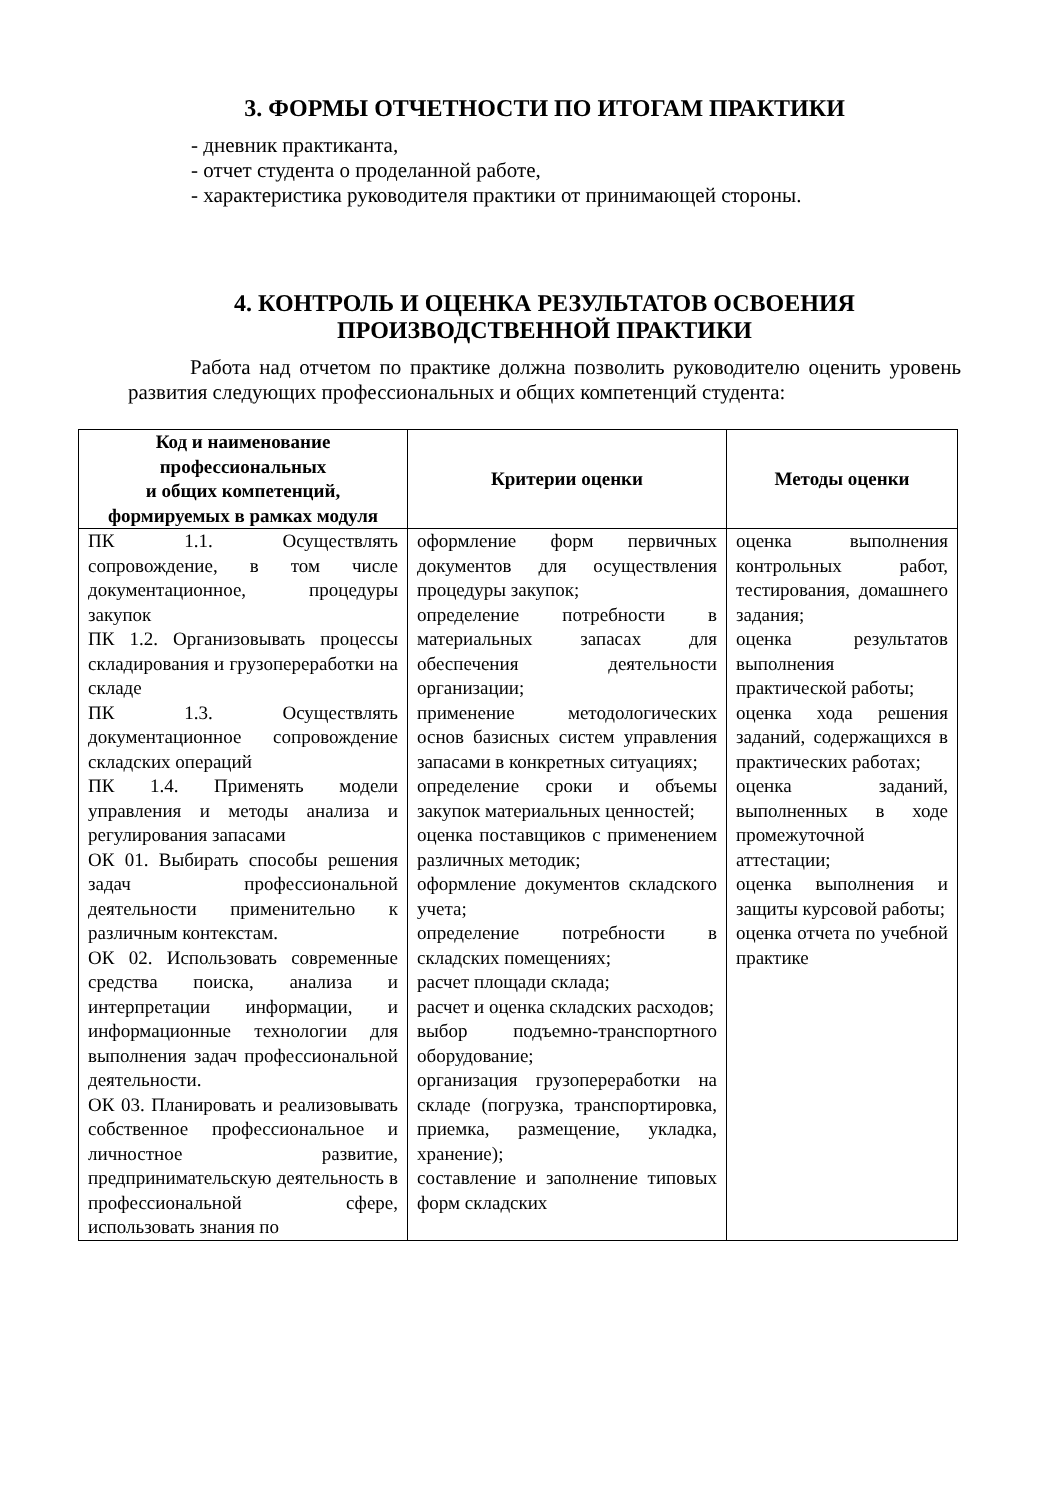3. ФОРМЫ ОТЧЕТНОСТИ ПО ИТОГАМ ПРАКТИКИ
- дневник практиканта,
- отчет студента о проделанной работе,
- характеристика руководителя практики от принимающей стороны.
4. КОНТРОЛЬ И ОЦЕНКА РЕЗУЛЬТАТОВ ОСВОЕНИЯ
ПРОИЗВОДСТВЕННОЙ ПРАКТИКИ
Работа над отчетом по практике должна позволить руководителю оценить уровень развития следующих профессиональных и общих компетенций студента:
| Код и наименование профессиональных и общих компетенций, формируемых в рамках модуля | Критерии оценки | Методы оценки |
| --- | --- | --- |
| ПК 1.1. Осуществлять сопровождение, в том числе документационное, процедуры закупок ПК 1.2. Организовывать процессы складирования и грузопереработки на складе ПК 1.3. Осуществлять документационное сопровождение складских операций ПК 1.4. Применять модели управления и методы анализа и регулирования запасами ОК 01. Выбирать способы решения задач профессиональной деятельности применительно к различным контекстам. ОК 02. Использовать современные средства поиска, анализа и интерпретации информации, и информационные технологии для выполнения задач профессиональной деятельности. ОК 03. Планировать и реализовывать собственное профессиональное и личностное развитие, предпринимательскую деятельность в профессиональной сфере, использовать знания по | оформление форм первичных документов для осуществления процедуры закупок; определение потребности в материальных запасах для обеспечения деятельности организации; применение методологических основ базисных систем управления запасами в конкретных ситуациях; определение сроки и объемы закупок материальных ценностей; оценка поставщиков с применением различных методик; оформление документов складского учета; определение потребности в складских помещениях; расчет площади склада; расчет и оценка складских расходов; выбор подъемно-транспортного оборудование; организация грузопереработки на складе (погрузка, транспортировка, приемка, размещение, укладка, хранение); составление и заполнение типовых форм складских | оценка выполнения контрольных работ, тестирования, домашнего задания; оценка результатов выполнения практической работы; оценка хода решения заданий, содержащихся в практических работах; оценка заданий, выполненных в ходе промежуточной аттестации; оценка выполнения и защиты курсовой работы; оценка отчета по учебной практике |